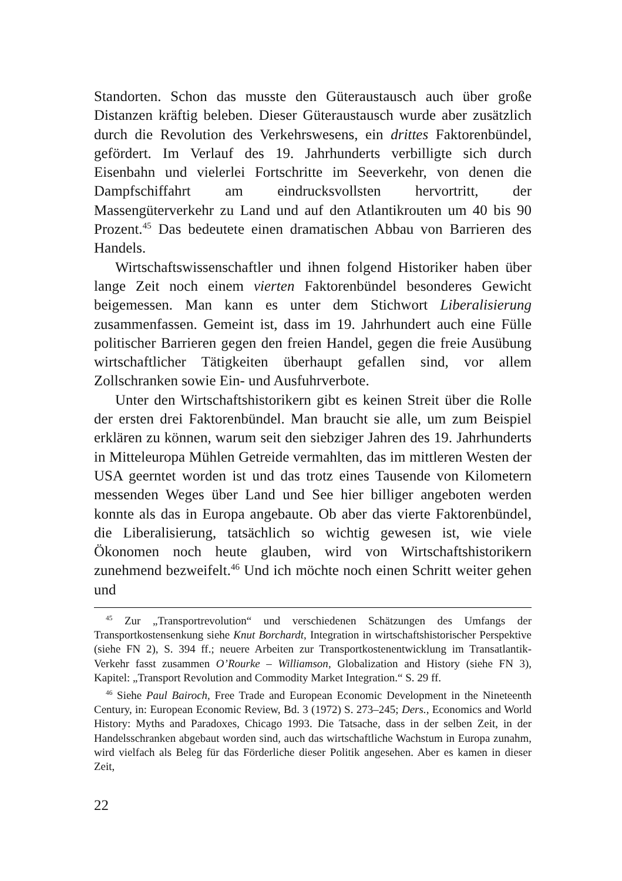Standorten. Schon das musste den Güteraustausch auch über große Distanzen kräftig beleben. Dieser Güteraustausch wurde aber zusätzlich durch die Revolution des Verkehrswesens, ein drittes Faktorenbündel, gefördert. Im Verlauf des 19. Jahrhunderts verbilligte sich durch Eisenbahn und vielerlei Fortschritte im Seeverkehr, von denen die Dampfschiffahrt am eindrucksvollsten hervortritt, der Massengüterverkehr zu Land und auf den Atlantikrouten um 40 bis 90 Prozent.<sup>45</sup> Das bedeutete einen dramatischen Abbau von Barrieren des Handels.
Wirtschaftswissenschaftler und ihnen folgend Historiker haben über lange Zeit noch einem vierten Faktorenbündel besonderes Gewicht beigemessen. Man kann es unter dem Stichwort Liberalisierung zusammenfassen. Gemeint ist, dass im 19. Jahrhundert auch eine Fülle politischer Barrieren gegen den freien Handel, gegen die freie Ausübung wirtschaftlicher Tätigkeiten überhaupt gefallen sind, vor allem Zollschranken sowie Ein- und Ausfuhrverbote.
Unter den Wirtschaftshistorikern gibt es keinen Streit über die Rolle der ersten drei Faktorenbündel. Man braucht sie alle, um zum Beispiel erklären zu können, warum seit den siebziger Jahren des 19. Jahrhunderts in Mitteleuropa Mühlen Getreide vermahlten, das im mittleren Westen der USA geerntet worden ist und das trotz eines Tausende von Kilometern messenden Weges über Land und See hier billiger angeboten werden konnte als das in Europa angebaute. Ob aber das vierte Faktorenbündel, die Liberalisierung, tatsächlich so wichtig gewesen ist, wie viele Ökonomen noch heute glauben, wird von Wirtschaftshistorikern zunehmend bezweifelt.<sup>46</sup> Und ich möchte noch einen Schritt weiter gehen und
<sup>45</sup> Zur „Transportrevolution“ und verschiedenen Schätzungen des Umfangs der Transportkostensenkung siehe Knut Borchardt, Integration in wirtschaftshistorischer Perspektive (siehe FN 2), S. 394 ff.; neuere Arbeiten zur Transportkostenentwicklung im Transatlantik-Verkehr fasst zusammen O’Rourke – Williamson, Globalization and History (siehe FN 3), Kapitel: „Transport Revolution and Commodity Market Integration.“ S. 29 ff.
<sup>46</sup> Siehe Paul Bairoch, Free Trade and European Economic Development in the Nineteenth Century, in: European Economic Review, Bd. 3 (1972) S. 273–245; Ders., Economics and World History: Myths and Paradoxes, Chicago 1993. Die Tatsache, dass in der selben Zeit, in der Handelsschranken abgebaut worden sind, auch das wirtschaftliche Wachstum in Europa zunahm, wird vielfach als Beleg für das Förderliche dieser Politik angesehen. Aber es kamen in dieser Zeit,
22